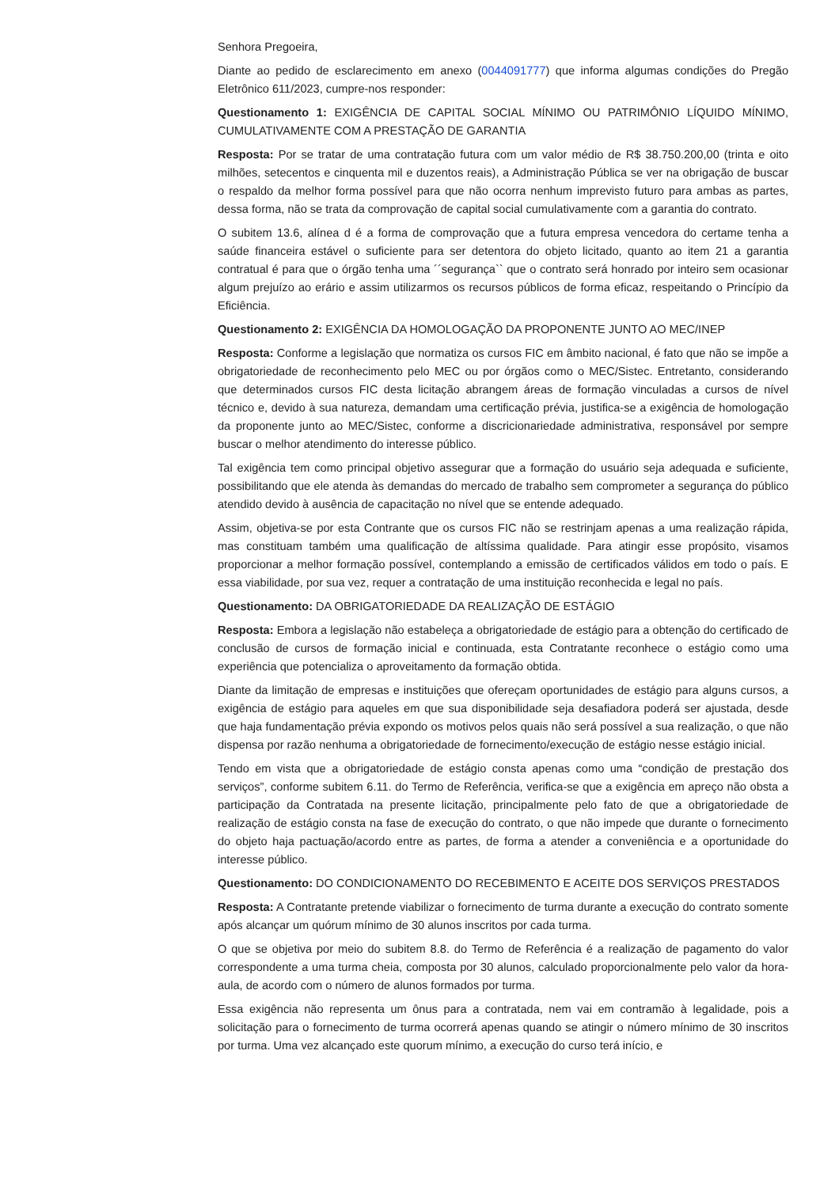Senhora Pregoeira,
Diante ao pedido de esclarecimento em anexo (0044091777) que informa algumas condições do Pregão Eletrônico 611/2023, cumpre-nos responder:
Questionamento 1: EXIGÊNCIA DE CAPITAL SOCIAL MÍNIMO OU PATRIMÔNIO LÍQUIDO MÍNIMO, CUMULATIVAMENTE COM A PRESTAÇÃO DE GARANTIA
Resposta: Por se tratar de uma contratação futura com um valor médio de R$ 38.750.200,00 (trinta e oito milhões, setecentos e cinquenta mil e duzentos reais), a Administração Pública se ver na obrigação de buscar o respaldo da melhor forma possível para que não ocorra nenhum imprevisto futuro para ambas as partes, dessa forma, não se trata da comprovação de capital social cumulativamente com a garantia do contrato.
O subitem 13.6, alínea d é a forma de comprovação que a futura empresa vencedora do certame tenha a saúde financeira estável o suficiente para ser detentora do objeto licitado, quanto ao item 21 a garantia contratual é para que o órgão tenha uma ´´segurança`` que o contrato será honrado por inteiro sem ocasionar algum prejuízo ao erário e assim utilizarmos os recursos públicos de forma eficaz, respeitando o Princípio da Eficiência.
Questionamento 2: EXIGÊNCIA DA HOMOLOGAÇÃO DA PROPONENTE JUNTO AO MEC/INEP
Resposta: Conforme a legislação que normatiza os cursos FIC em âmbito nacional, é fato que não se impõe a obrigatoriedade de reconhecimento pelo MEC ou por órgãos como o MEC/Sistec. Entretanto, considerando que determinados cursos FIC desta licitação abrangem áreas de formação vinculadas a cursos de nível técnico e, devido à sua natureza, demandam uma certificação prévia, justifica-se a exigência de homologação da proponente junto ao MEC/Sistec, conforme a discricionariedade administrativa, responsável por sempre buscar o melhor atendimento do interesse público.
Tal exigência tem como principal objetivo assegurar que a formação do usuário seja adequada e suficiente, possibilitando que ele atenda às demandas do mercado de trabalho sem comprometer a segurança do público atendido devido à ausência de capacitação no nível que se entende adequado.
Assim, objetiva-se por esta Contrante que os cursos FIC não se restrinjam apenas a uma realização rápida, mas constituam também uma qualificação de altíssima qualidade. Para atingir esse propósito, visamos proporcionar a melhor formação possível, contemplando a emissão de certificados válidos em todo o país. E essa viabilidade, por sua vez, requer a contratação de uma instituição reconhecida e legal no país.
Questionamento: DA OBRIGATORIEDADE DA REALIZAÇÃO DE ESTÁGIO
Resposta: Embora a legislação não estabeleça a obrigatoriedade de estágio para a obtenção do certificado de conclusão de cursos de formação inicial e continuada, esta Contratante reconhece o estágio como uma experiência que potencializa o aproveitamento da formação obtida.
Diante da limitação de empresas e instituições que ofereçam oportunidades de estágio para alguns cursos, a exigência de estágio para aqueles em que sua disponibilidade seja desafiadora poderá ser ajustada, desde que haja fundamentação prévia expondo os motivos pelos quais não será possível a sua realização, o que não dispensa por razão nenhuma a obrigatoriedade de fornecimento/execução de estágio nesse estágio inicial.
Tendo em vista que a obrigatoriedade de estágio consta apenas como uma “condição de prestação dos serviços”, conforme subitem 6.11. do Termo de Referência, verifica-se que a exigência em apreço não obsta a participação da Contratada na presente licitação, principalmente pelo fato de que a obrigatoriedade de realização de estágio consta na fase de execução do contrato, o que não impede que durante o fornecimento do objeto haja pactuação/acordo entre as partes, de forma a atender a conveniência e a oportunidade do interesse público.
Questionamento: DO CONDICIONAMENTO DO RECEBIMENTO E ACEITE DOS SERVIÇOS PRESTADOS
Resposta: A Contratante pretende viabilizar o fornecimento de turma durante a execução do contrato somente após alcançar um quórum mínimo de 30 alunos inscritos por cada turma.
O que se objetiva por meio do subitem 8.8. do Termo de Referência é a realização de pagamento do valor correspondente a uma turma cheia, composta por 30 alunos, calculado proporcionalmente pelo valor da hora-aula, de acordo com o número de alunos formados por turma.
Essa exigência não representa um ônus para a contratada, nem vai em contramão à legalidade, pois a solicitação para o fornecimento de turma ocorrerá apenas quando se atingir o número mínimo de 30 inscritos por turma. Uma vez alcançado este quorum mínimo, a execução do curso terá início, e